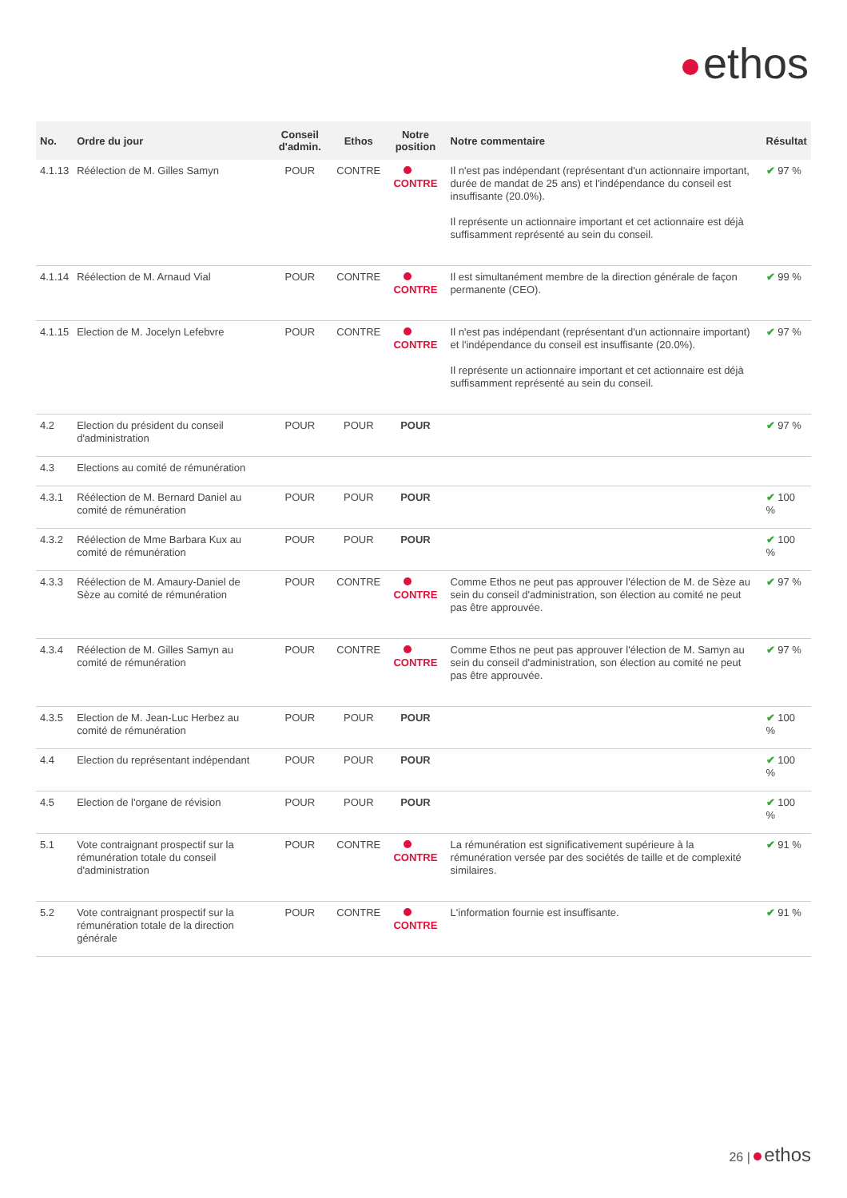ethos
| No. | Ordre du jour | Conseil d'admin. | Ethos | Notre position | Notre commentaire | Résultat |
| --- | --- | --- | --- | --- | --- | --- |
| 4.1.13 | Réélection de M. Gilles Samyn | POUR | CONTRE | CONTRE | Il n'est pas indépendant (représentant d'un actionnaire important, durée de mandat de 25 ans) et l'indépendance du conseil est insuffisante (20.0%). Il représente un actionnaire important et cet actionnaire est déjà suffisamment représenté au sein du conseil. | ✔ 97 % |
| 4.1.14 | Réélection de M. Arnaud Vial | POUR | CONTRE | CONTRE | Il est simultanément membre de la direction générale de façon permanente (CEO). | ✔ 99 % |
| 4.1.15 | Election de M. Jocelyn Lefebvre | POUR | CONTRE | CONTRE | Il n'est pas indépendant (représentant d'un actionnaire important) et l'indépendance du conseil est insuffisante (20.0%). Il représente un actionnaire important et cet actionnaire est déjà suffisamment représenté au sein du conseil. | ✔ 97 % |
| 4.2 | Election du président du conseil d'administration | POUR | POUR | POUR | | ✔ 97 % |
| 4.3 | Elections au comité de rémunération | | | | | |
| 4.3.1 | Réélection de M. Bernard Daniel au comité de rémunération | POUR | POUR | POUR | | ✔ 100 % |
| 4.3.2 | Réélection de Mme Barbara Kux au comité de rémunération | POUR | POUR | POUR | | ✔ 100 % |
| 4.3.3 | Réélection de M. Amaury-Daniel de Sèze au comité de rémunération | POUR | CONTRE | CONTRE | Comme Ethos ne peut pas approuver l'élection de M. de Sèze au sein du conseil d'administration, son élection au comité ne peut pas être approuvée. | ✔ 97 % |
| 4.3.4 | Réélection de M. Gilles Samyn au comité de rémunération | POUR | CONTRE | CONTRE | Comme Ethos ne peut pas approuver l'élection de M. Samyn au sein du conseil d'administration, son élection au comité ne peut pas être approuvée. | ✔ 97 % |
| 4.3.5 | Election de M. Jean-Luc Herbez au comité de rémunération | POUR | POUR | POUR | | ✔ 100 % |
| 4.4 | Election du représentant indépendant | POUR | POUR | POUR | | ✔ 100 % |
| 4.5 | Election de l'organe de révision | POUR | POUR | POUR | | ✔ 100 % |
| 5.1 | Vote contraignant prospectif sur la rémunération totale du conseil d'administration | POUR | CONTRE | CONTRE | La rémunération est significativement supérieure à la rémunération versée par des sociétés de taille et de complexité similaires. | ✔ 91 % |
| 5.2 | Vote contraignant prospectif sur la rémunération totale de la direction générale | POUR | CONTRE | CONTRE | L'information fournie est insuffisante. | ✔ 91 % |
26 | ethos